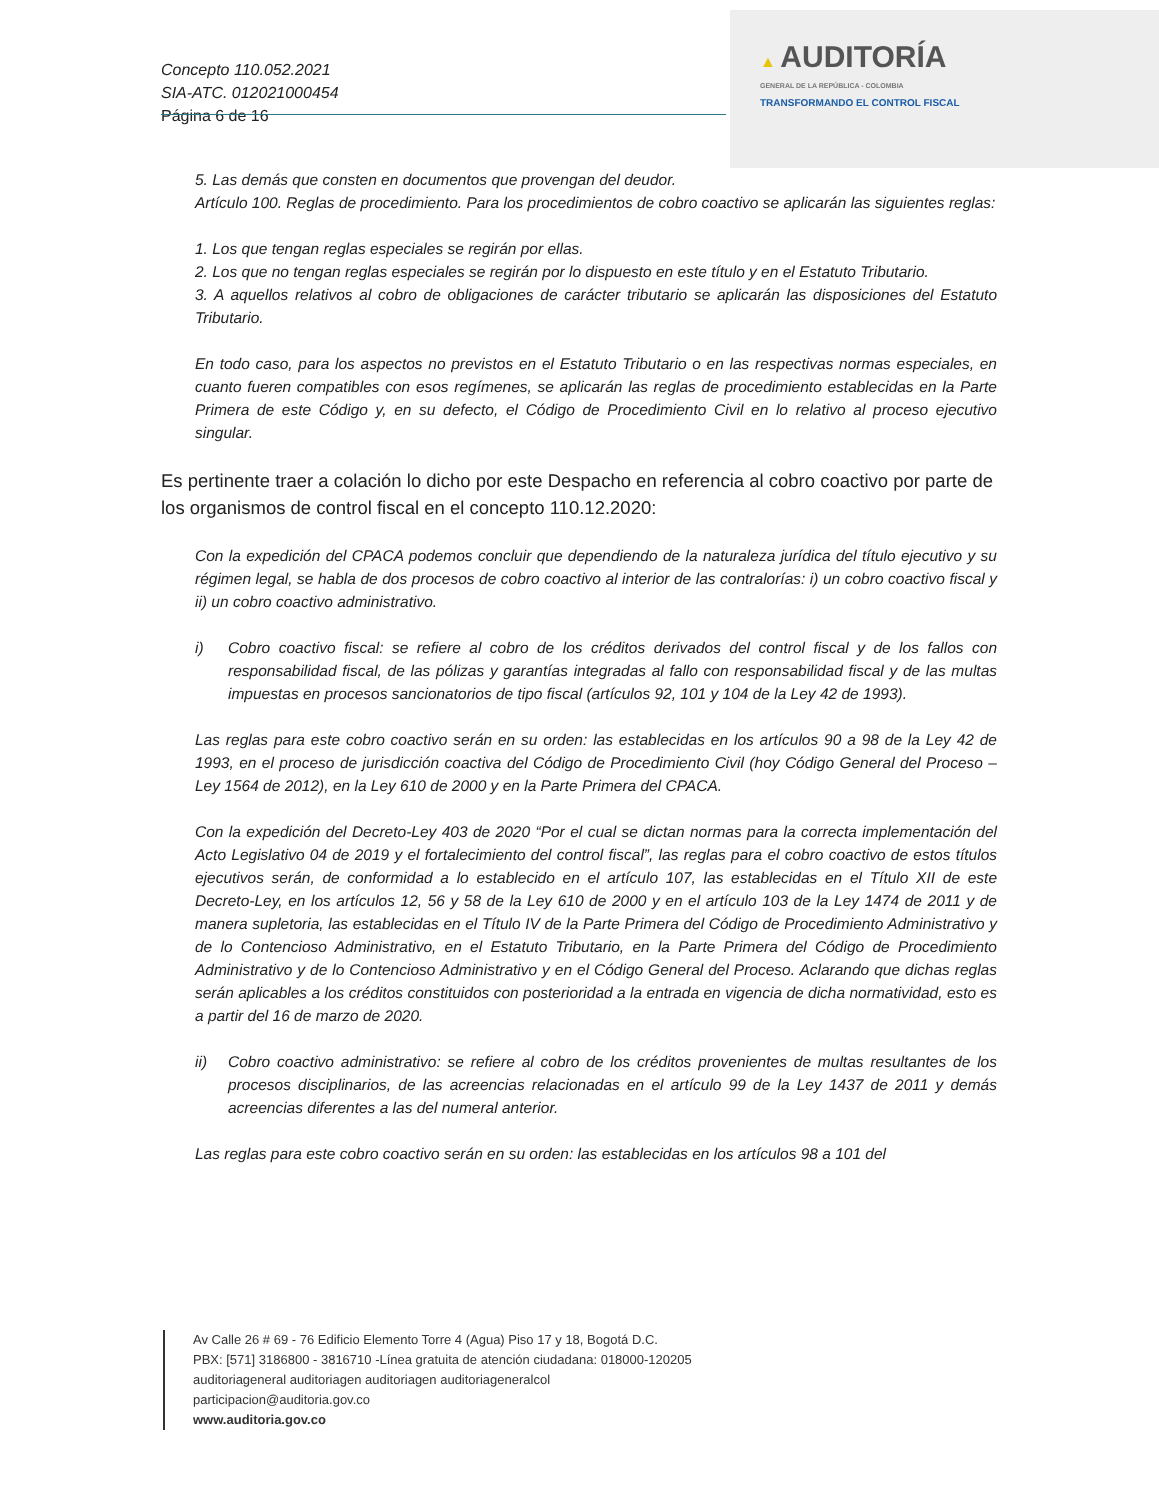Concepto 110.052.2021
SIA-ATC. 012021000454
Página 6 de 16
▲ AUDITORÍA
GENERAL DE LA REPÚBLICA - COLOMBIA
TRANSFORMANDO EL CONTROL FISCAL
5. Las demás que consten en documentos que provengan del deudor.
Artículo 100. Reglas de procedimiento. Para los procedimientos de cobro coactivo se aplicarán las siguientes reglas:
1. Los que tengan reglas especiales se regirán por ellas.
2. Los que no tengan reglas especiales se regirán por lo dispuesto en este título y en el Estatuto Tributario.
3. A aquellos relativos al cobro de obligaciones de carácter tributario se aplicarán las disposiciones del Estatuto Tributario.
En todo caso, para los aspectos no previstos en el Estatuto Tributario o en las respectivas normas especiales, en cuanto fueren compatibles con esos regímenes, se aplicarán las reglas de procedimiento establecidas en la Parte Primera de este Código y, en su defecto, el Código de Procedimiento Civil en lo relativo al proceso ejecutivo singular.
Es pertinente traer a colación lo dicho por este Despacho en referencia al cobro coactivo por parte de los organismos de control fiscal en el concepto 110.12.2020:
Con la expedición del CPACA podemos concluir que dependiendo de la naturaleza jurídica del título ejecutivo y su régimen legal, se habla de dos procesos de cobro coactivo al interior de las contralorías: i) un cobro coactivo fiscal y ii) un cobro coactivo administrativo.
i) Cobro coactivo fiscal: se refiere al cobro de los créditos derivados del control fiscal y de los fallos con responsabilidad fiscal, de las pólizas y garantías integradas al fallo con responsabilidad fiscal y de las multas impuestas en procesos sancionatorios de tipo fiscal (artículos 92, 101 y 104 de la Ley 42 de 1993).
Las reglas para este cobro coactivo serán en su orden: las establecidas en los artículos 90 a 98 de la Ley 42 de 1993, en el proceso de jurisdicción coactiva del Código de Procedimiento Civil (hoy Código General del Proceso – Ley 1564 de 2012), en la Ley 610 de 2000 y en la Parte Primera del CPACA.
Con la expedición del Decreto-Ley 403 de 2020 “Por el cual se dictan normas para la correcta implementación del Acto Legislativo 04 de 2019 y el fortalecimiento del control fiscal”, las reglas para el cobro coactivo de estos títulos ejecutivos serán, de conformidad a lo establecido en el artículo 107, las establecidas en el Título XII de este Decreto-Ley, en los artículos 12, 56 y 58 de la Ley 610 de 2000 y en el artículo 103 de la Ley 1474 de 2011 y de manera supletoria, las establecidas en el Título IV de la Parte Primera del Código de Procedimiento Administrativo y de lo Contencioso Administrativo, en el Estatuto Tributario, en la Parte Primera del Código de Procedimiento Administrativo y de lo Contencioso Administrativo y en el Código General del Proceso. Aclarando que dichas reglas serán aplicables a los créditos constituidos con posterioridad a la entrada en vigencia de dicha normatividad, esto es a partir del 16 de marzo de 2020.
ii) Cobro coactivo administrativo: se refiere al cobro de los créditos provenientes de multas resultantes de los procesos disciplinarios, de las acreencias relacionadas en el artículo 99 de la Ley 1437 de 2011 y demás acreencias diferentes a las del numeral anterior.
Las reglas para este cobro coactivo serán en su orden: las establecidas en los artículos 98 a 101 del
Av Calle 26 # 69 - 76 Edificio Elemento Torre 4 (Agua) Piso 17 y 18, Bogotá D.C.
PBX: [571] 3186800 - 3816710 -Línea gratuita de atención ciudadana: 018000-120205
auditoriageneral auditoriagen auditoriagen auditoriageneralcol
participacion@auditoria.gov.co
www.auditoria.gov.co